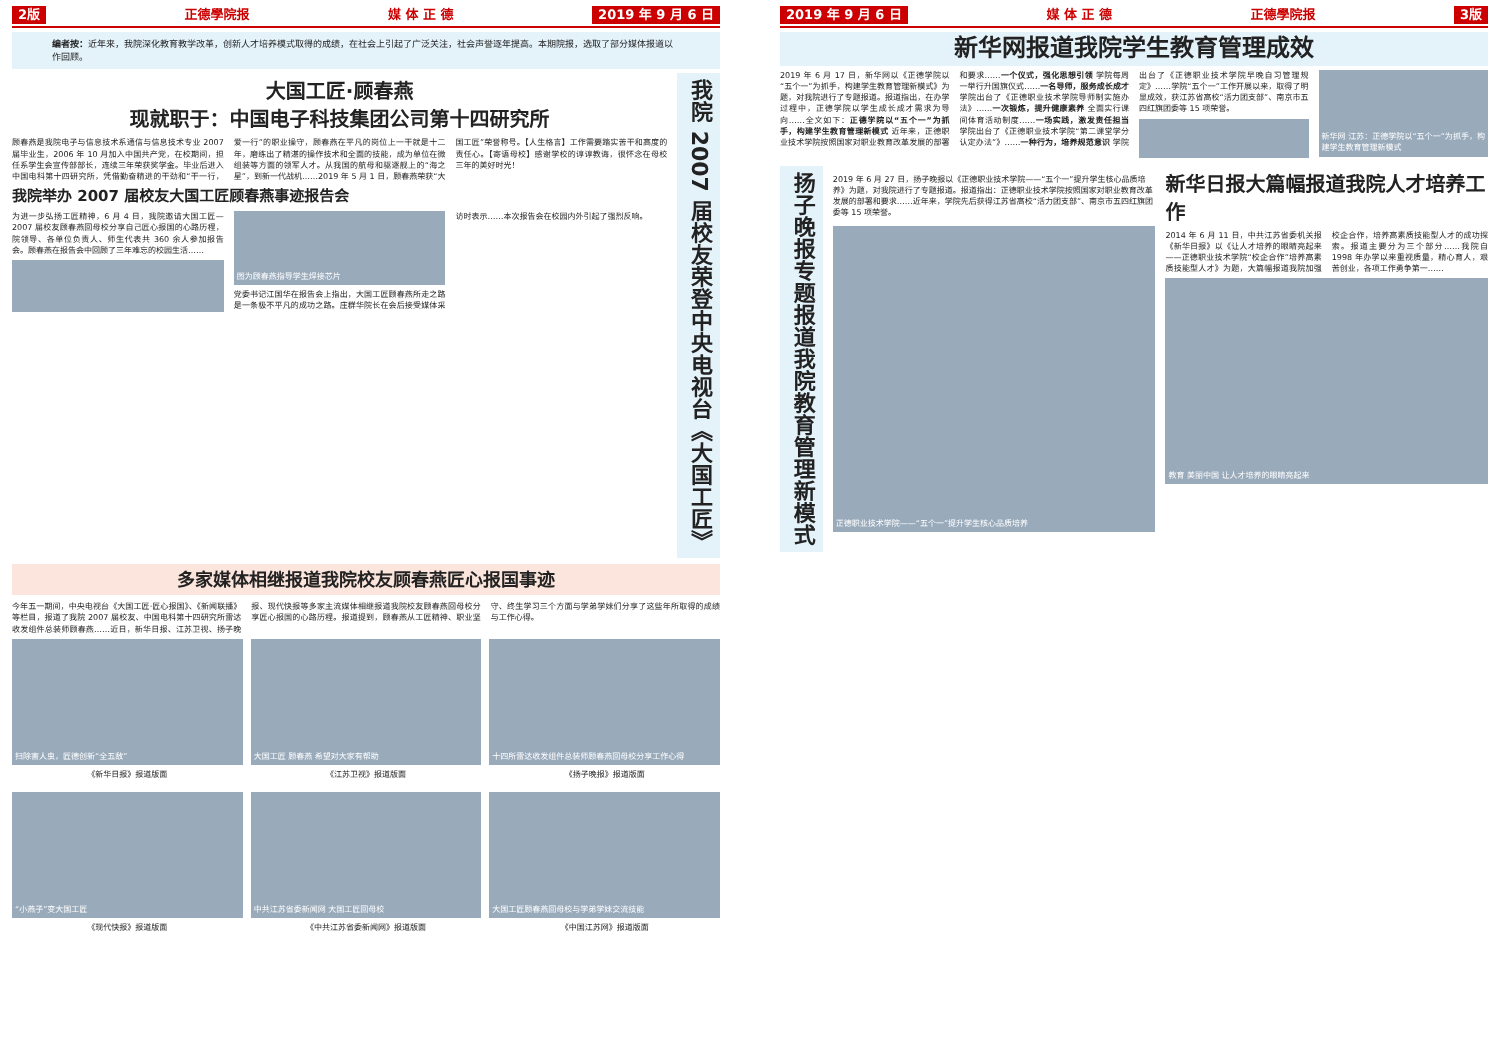2版 正德學院报 媒 体 正 德 2019 年 9 月 6 日
编者按：近年来，我院深化教育教学改革，创新人才培养模式取得的成绩，在社会上引起了广泛关注，社会声誉逐年提高。本期院报，选取了部分媒体报道以作回顾。
大国工匠·顾春燕
现就职于：中国电子科技集团公司第十四研究所
顾春燕是我院电子与信息技术系通信与信息技术专业 2007 届毕业生，2006 年 10 月加入中国共产党，在校期间，担任系学生会宣传部部长，连续三年荣获奖学金。毕业后进入中国电科第十四研究所，凭借勤奋精进的干劲和“干一行，爱一行”的职业操守，顾春燕在平凡的岗位上一干就是十二年，磨练出了精湛的操作技术和全面的技能，成为单位在微组装等方面的领军人才。从我国的航母和驱逐舰上的“海之星”，到新一代战机……2019 年 5 月 1 日，顾春燕荣获“大国工匠”荣誉称号。【人生格言】工作需要踏实苦干和高度的责任心。【寄语母校】感谢学校的谆谆教诲，很怀念在母校三年的美好时光！
我院举办 2007 届校友大国工匠顾春燕事迹报告会
为进一步弘扬工匠精神，6 月 4 日，我院邀请大国工匠—2007 届校友顾春燕回母校分享自己匠心报国的心路历程，院领导、各单位负责人、师生代表共 360 余人参加报告会。顾春燕在报告会中回顾了三年难忘的校园生活……
图为顾春燕指导学生焊接芯片
党委书记江国华在报告会上指出，大国工匠顾春燕所走之路是一条极不平凡的成功之路。庄群华院长在会后接受媒体采访时表示……本次报告会在校园内外引起了强烈反响。
我院 2007 届校友荣登中央电视台《大国工匠》
多家媒体相继报道我院校友顾春燕匠心报国事迹
今年五一期间，中央电视台《大国工匠·匠心报国》、《新闻联播》等栏目，报道了我院 2007 届校友、中国电科第十四研究所雷达收发组件总装师顾春燕……近日，新华日报、江苏卫视、扬子晚报、现代快报等多家主流媒体相继报道我院校友顾春燕回母校分享匠心报国的心路历程。报道提到，顾春燕从工匠精神、职业坚守、终生学习三个方面与学弟学妹们分享了这些年所取得的成绩与工作心得。
扫除害人虫，匠德创新“全五敌”
《新华日报》报道版面
大国工匠 顾春燕 希望对大家有帮助
《江苏卫视》报道版面
十四所雷达收发组件总装师顾春燕回母校分享工作心得
《扬子晚报》报道版面
“小燕子”变大国工匠
《现代快报》报道版面
中共江苏省委新闻网 大国工匠回母校
《中共江苏省委新闻网》报道版面
大国工匠顾春燕回母校与学弟学妹交流技能
《中国江苏网》报道版面
2019 年 9 月 6 日 媒 体 正 德 正德學院报 3版
新华网报道我院学生教育管理成效
2019 年 6 月 17 日，新华网以《正德学院以“五个一”为抓手，构建学生教育管理新模式》为题，对我院进行了专题报道。报道指出，在办学过程中，正德学院以学生成长成才需求为导向……全文如下：正德学院以“五个一”为抓手，构建学生教育管理新模式 近年来，正德职业技术学院按照国家对职业教育改革发展的部署和要求……一个仪式，强化思想引领 学院每周一举行升国旗仪式……一名导师，服务成长成才 学院出台了《正德职业技术学院导师制实施办法》……一次锻炼，提升健康素养 全面实行课间体育活动制度……一场实践，激发责任担当 学院出台了《正德职业技术学院“第二课堂学分认定办法”》……一种行为，培养规范意识 学院出台了《正德职业技术学院早晚自习管理规定》……学院“五个一”工作开展以来，取得了明显成效，获江苏省高校“活力团支部”、南京市五四红旗团委等 15 项荣誉。
新华网 江苏：正德学院以“五个一”为抓手，构建学生教育管理新模式
扬子晚报专题报道我院教育管理新模式
2019 年 6 月 27 日，扬子晚报以《正德职业技术学院——“五个一”提升学生核心品质培养》为题，对我院进行了专题报道。报道指出：正德职业技术学院按照国家对职业教育改革发展的部署和要求……近年来，学院先后获得江苏省高校“活力团支部”、南京市五四红旗团委等 15 项荣誉。
正德职业技术学院——“五个一”提升学生核心品质培养
新华日报大篇幅报道我院人才培养工作
2014 年 6 月 11 日，中共江苏省委机关报《新华日报》以《让人才培养的眼睛亮起来——正德职业技术学院“校企合作”培养高素质技能型人才》为题，大篇幅报道我院加强校企合作，培养高素质技能型人才的成功探索。报道主要分为三个部分……我院自 1998 年办学以来重视质量，精心育人，艰苦创业，各项工作勇争第一……
教育 美丽中国 让人才培养的眼睛亮起来